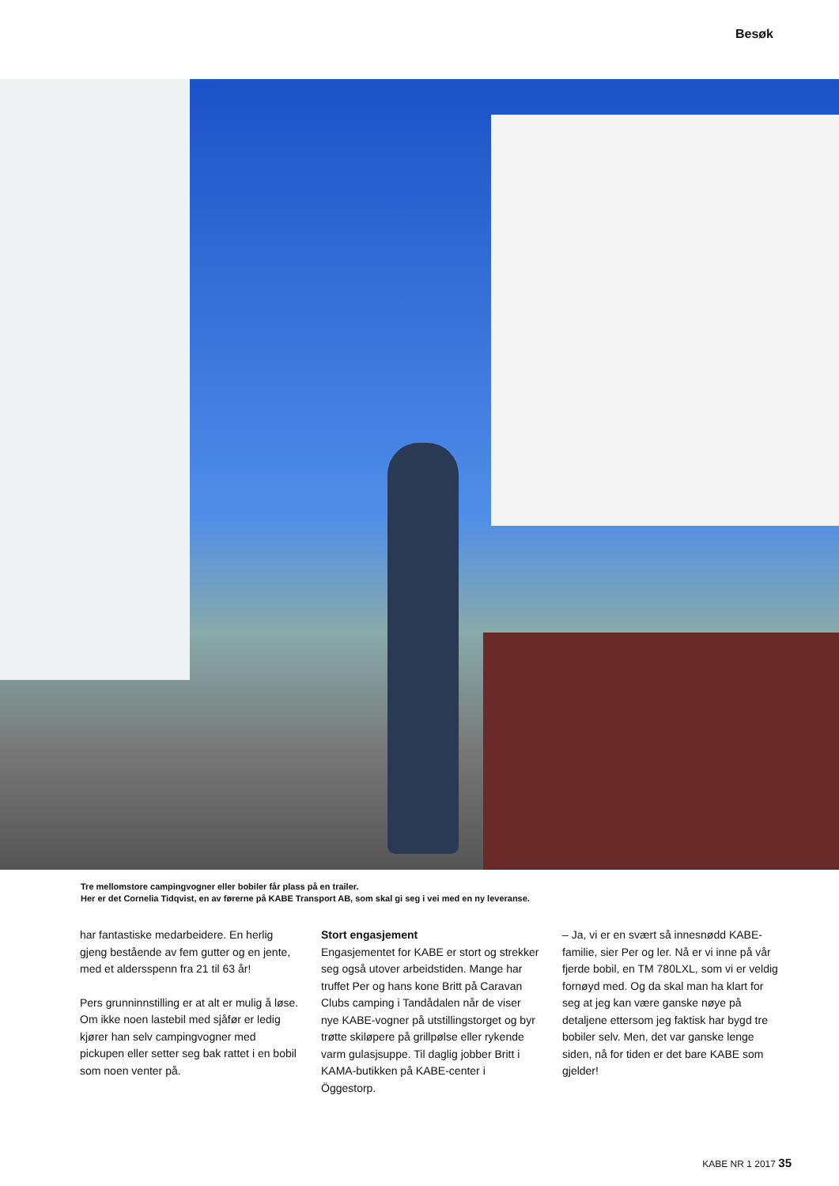Besøk
Tre mellomstore campingvogner eller bobiler får plass på en trailer.
Her er det Cornelia Tidqvist, en av førerne på KABE Transport AB, som skal gi seg i vei med en ny leveranse.
har fantastiske medarbeidere. En herlig gjeng bestående av fem gutter og en jente, med et aldersspenn fra 21 til 63 år!
Pers grunninnstilling er at alt er mulig å løse. Om ikke noen lastebil med sjåfør er ledig kjører han selv campingvogner med pickupen eller setter seg bak rattet i en bobil som noen venter på.
Stort engasjement
Engasjementet for KABE er stort og strekker seg også utover arbeidstiden. Mange har truffet Per og hans kone Britt på Caravan Clubs camping i Tandådalen når de viser nye KABE-vogner på utstillingstorget og byr trøtte skiløpere på grillpølse eller rykende varm gulasjsuppe. Til daglig jobber Britt i KAMA-butikken på KABE-center i Öggestorp.
– Ja, vi er en svært så innesnødd KABE-familie, sier Per og ler. Nå er vi inne på vår fjerde bobil, en TM 780LXL, som vi er veldig fornøyd med. Og da skal man ha klart for seg at jeg kan være ganske nøye på detaljene ettersom jeg faktisk har bygd tre bobiler selv. Men, det var ganske lenge siden, nå for tiden er det bare KABE som gjelder!
KABE NR 1 2017 35